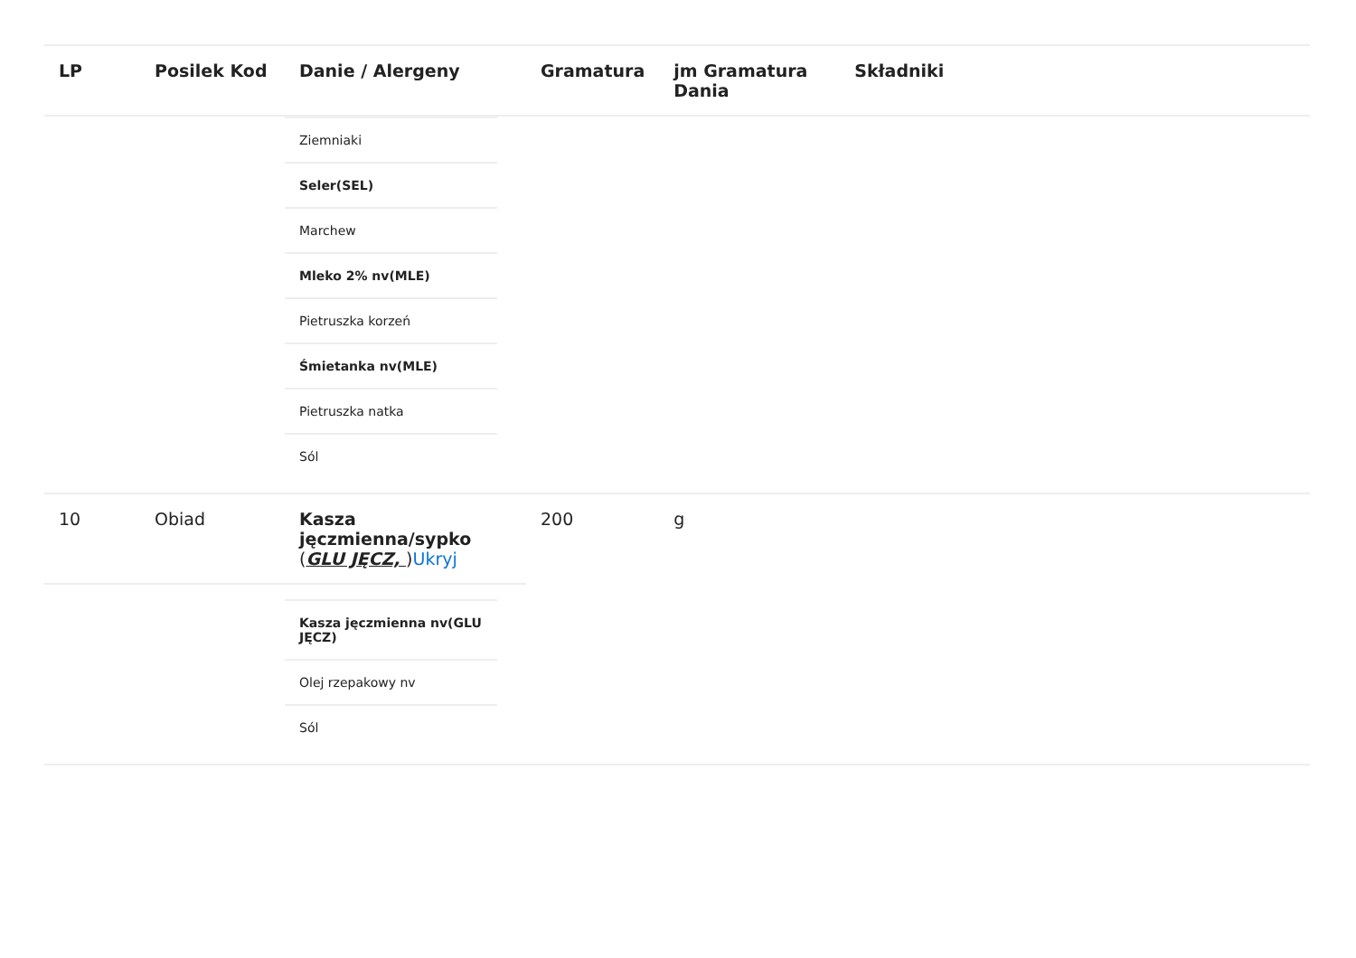| LP | Posilek Kod | Danie / Alergeny | Gramatura | jm Gramatura Dania | Składniki |
| --- | --- | --- | --- | --- | --- |
| | | / Ziemniaki / / Seler(SEL) / / Marchew / / Mleko 2% nv(MLE) / / Pietruszka korzeń / / Śmietanka nv(MLE) / / Pietruszka natka / / Sól / | | | |
| 10 | Obiad | Kasza jęczmienna/sypko ( GLU JĘCZ, ) Ukryj | 200 | g | |
| | | / Kasza jęczmienna nv(GLU JĘCZ) / / Olej rzepakowy nv / / Sól / | | | |